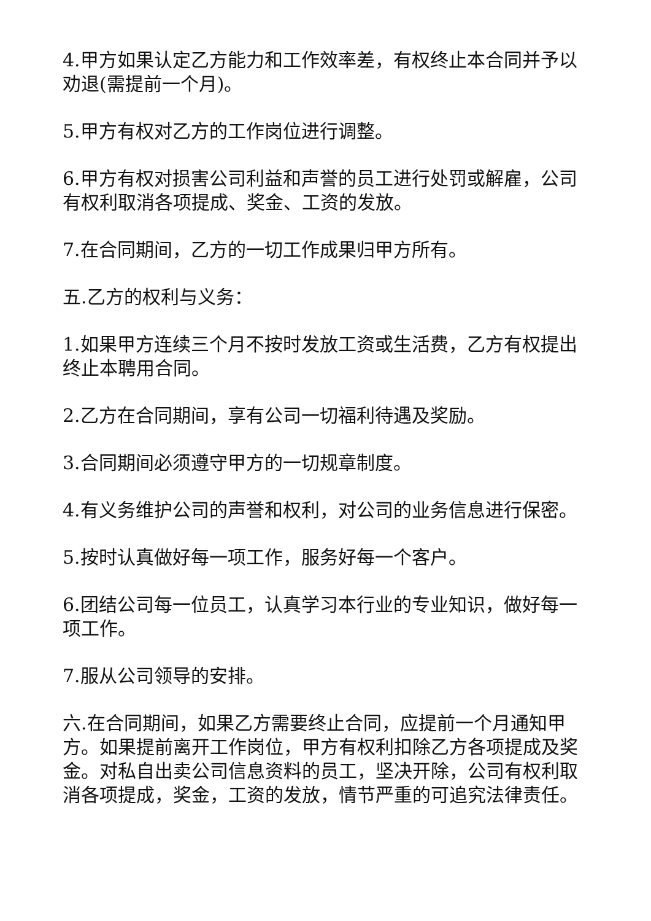4.甲方如果认定乙方能力和工作效率差，有权终止本合同并予以劝退(需提前一个月)。
5.甲方有权对乙方的工作岗位进行调整。
6.甲方有权对损害公司利益和声誉的员工进行处罚或解雇，公司有权利取消各项提成、奖金、工资的发放。
7.在合同期间，乙方的一切工作成果归甲方所有。
五.乙方的权利与义务：
1.如果甲方连续三个月不按时发放工资或生活费，乙方有权提出终止本聘用合同。
2.乙方在合同期间，享有公司一切福利待遇及奖励。
3.合同期间必须遵守甲方的一切规章制度。
4.有义务维护公司的声誉和权利，对公司的业务信息进行保密。
5.按时认真做好每一项工作，服务好每一个客户。
6.团结公司每一位员工，认真学习本行业的专业知识，做好每一项工作。
7.服从公司领导的安排。
六.在合同期间，如果乙方需要终止合同，应提前一个月通知甲方。如果提前离开工作岗位，甲方有权利扣除乙方各项提成及奖金。对私自出卖公司信息资料的员工，坚决开除，公司有权利取消各项提成，奖金，工资的发放，情节严重的可追究法律责任。